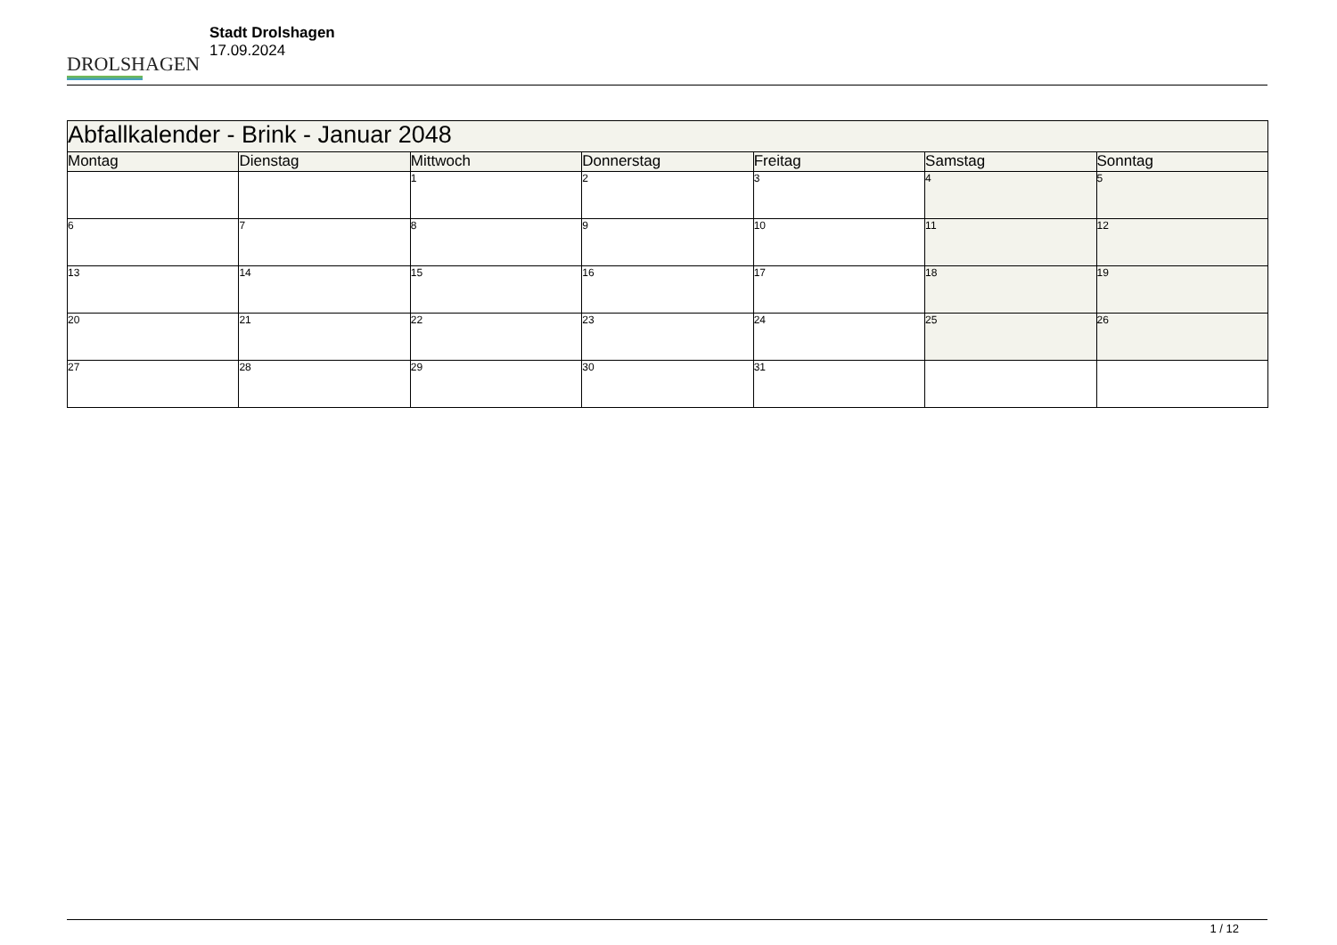DROLSHAGEN
Stadt Drolshagen
17.09.2024
| Abfallkalender - Brink - Januar 2048 | | | | | | |
| Montag | Dienstag | Mittwoch | Donnerstag | Freitag | Samstag | Sonntag |
| | | 1 | 2 | 3 | 4 | 5 |
| 6 | 7 | 8 | 9 | 10 | 11 | 12 |
| 13 | 14 | 15 | 16 | 17 | 18 | 19 |
| 20 | 21 | 22 | 23 | 24 | 25 | 26 |
| 27 | 28 | 29 | 30 | 31 | | |
1 / 12